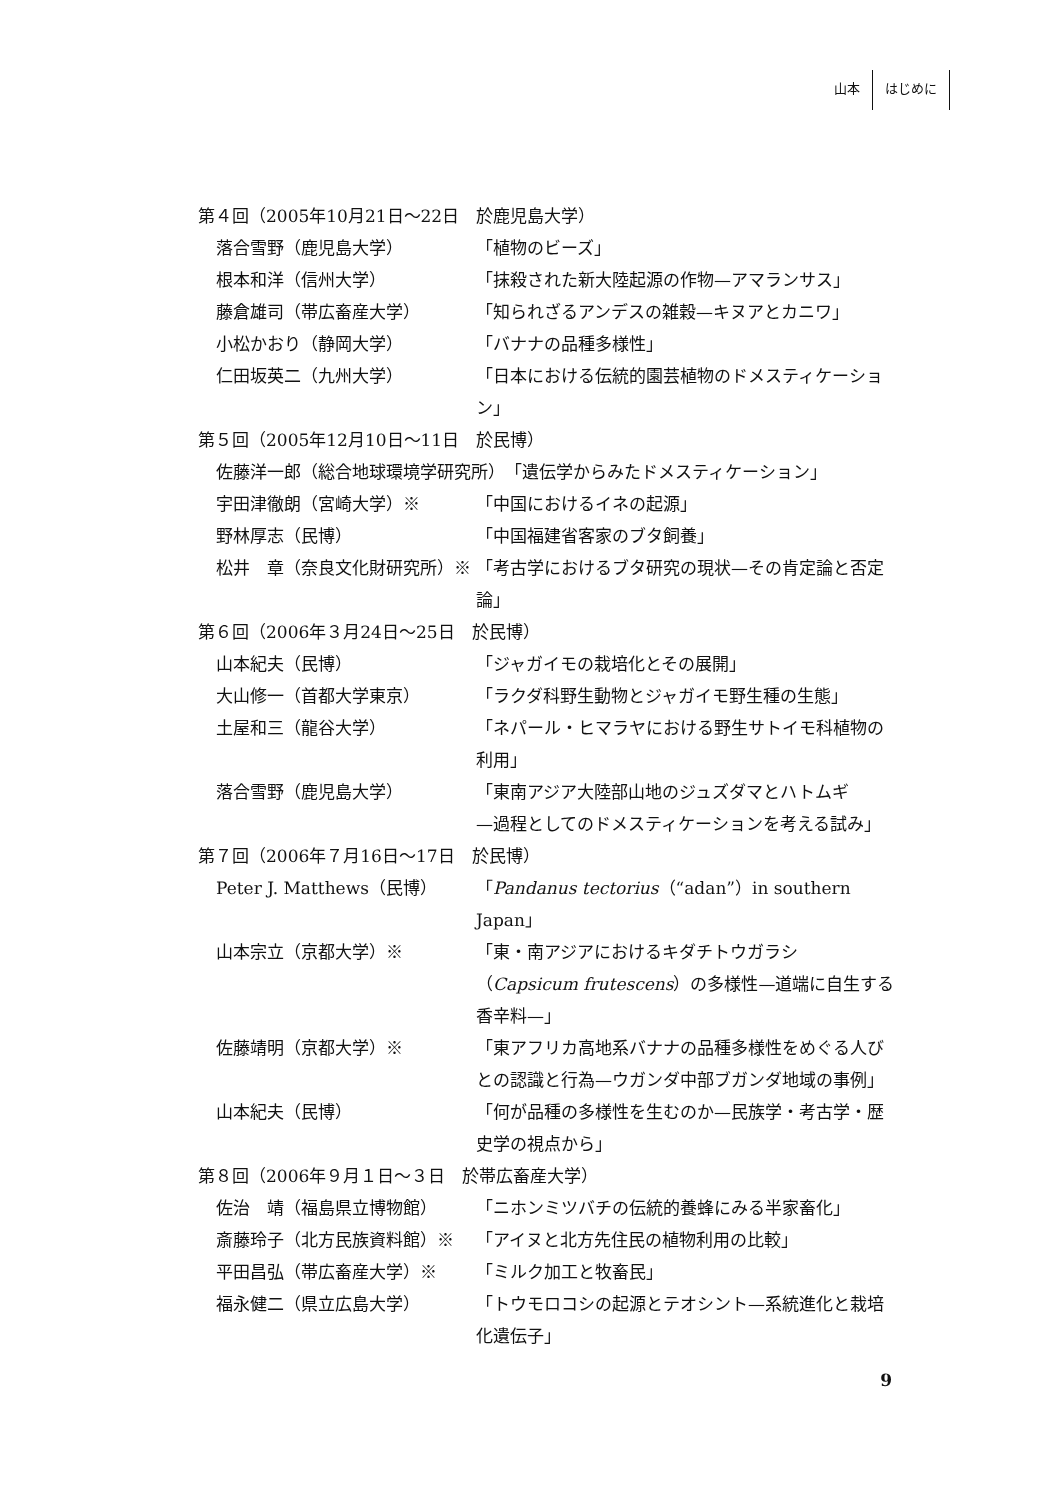山本 はじめに
第４回（2005年10月21日〜22日　於鹿児島大学）
落合雪野（鹿児島大学） 「植物のビーズ」
根本和洋（信州大学） 「抹殺された新大陸起源の作物—アマランサス」
藤倉雄司（帯広畜産大学） 「知られざるアンデスの雑穀—キヌアとカニワ」
小松かおり（静岡大学） 「バナナの品種多様性」
仁田坂英二（九州大学） 「日本における伝統的園芸植物のドメスティケーション」
第５回（2005年12月10日〜11日　於民博）
佐藤洋一郎（総合地球環境学研究所） 「遺伝学からみたドメスティケーション」
宇田津徹朗（宮崎大学）※ 「中国におけるイネの起源」
野林厚志（民博） 「中国福建省客家のブタ飼養」
松井　章（奈良文化財研究所）※ 「考古学におけるブタ研究の現状—その肯定論と否定論」
第６回（2006年３月24日〜25日　於民博）
山本紀夫（民博） 「ジャガイモの栽培化とその展開」
大山修一（首都大学東京） 「ラクダ科野生動物とジャガイモ野生種の生態」
土屋和三（龍谷大学） 「ネパール・ヒマラヤにおける野生サトイモ科植物の利用」
落合雪野（鹿児島大学） 「東南アジア大陸部山地のジュズダマとハトムギ
—過程としてのドメスティケーションを考える試み」
第７回（2006年７月16日〜17日　於民博）
Peter J. Matthews（民博） 「Pandanus tectorius（“adan”）in southern Japan」
山本宗立（京都大学）※ 「東・南アジアにおけるキダチトウガラシ（Capsicum frutescens）の多様性—道端に自生する香辛料—」
佐藤靖明（京都大学）※ 「東アフリカ高地系バナナの品種多様性をめぐる人びとの認識と行為—ウガンダ中部ブガンダ地域の事例」
山本紀夫（民博） 「何が品種の多様性を生むのか—民族学・考古学・歴史学の視点から」
第８回（2006年９月１日〜３日　於帯広畜産大学）
佐治　靖（福島県立博物館） 「ニホンミツバチの伝統的養蜂にみる半家畜化」
斎藤玲子（北方民族資料館）※ 「アイヌと北方先住民の植物利用の比較」
平田昌弘（帯広畜産大学）※ 「ミルク加工と牧畜民」
福永健二（県立広島大学） 「トウモロコシの起源とテオシント—系統進化と栽培化遺伝子」
9